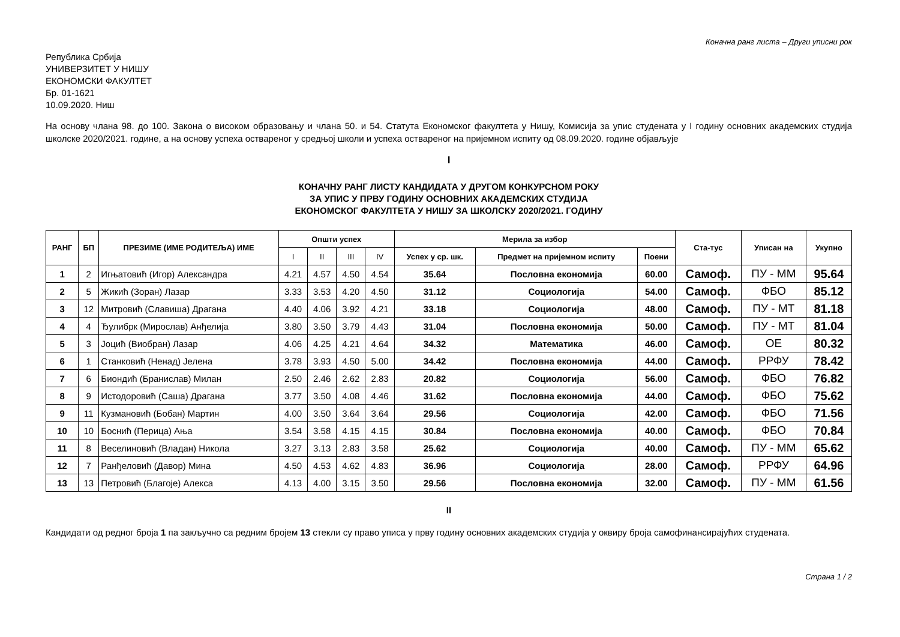Коначна ранг листа – Други уписни рок
Република Србија
УНИВЕРЗИТЕТ У НИШУ
ЕКОНОМСКИ ФАКУЛТЕТ
Бр. 01-1621
10.09.2020. Ниш
На основу члана 98. до 100. Закона о високом образовању и члана 50. и 54. Статута Економског факултета у Нишу, Комисија за упис студената у I годину основних академских студија школске 2020/2021. године, а на основу успеха оствареног у средњој школи и успеха оствареног на пријемном испиту од 08.09.2020. године објављује
I
КОНАЧНУ РАНГ ЛИСТУ КАНДИДАТА У ДРУГОМ КОНКУРСНОМ РОКУ
ЗА УПИС У ПРВУ ГОДИНУ ОСНОВНИХ АКАДЕМСКИХ СТУДИЈА
ЕКОНОМСКОГ ФАКУЛТЕТА У НИШУ ЗА ШКОЛСКУ 2020/2021. ГОДИНУ
| РАНГ | БП | ПРЕЗИМЕ (ИМЕ РОДИТЕЉА) ИМЕ | Општи успех | | | | Мерила за избор | | | Ста-тус | Уписан на | Укупно |
| --- | --- | --- | --- | --- | --- | --- | --- | --- | --- | --- | --- | --- |
| | | | I | II | III | IV | Успех у ср. шк. | Предмет на пријемном испиту | Поени | | | |
| 1 | 2 | Игњатовић (Игор) Александра | 4.21 | 4.57 | 4.50 | 4.54 | 35.64 | Пословна економија | 60.00 | Самоф. | ПУ - ММ | 95.64 |
| 2 | 5 | Жикић (Зоран) Лазар | 3.33 | 3.53 | 4.20 | 4.50 | 31.12 | Социологија | 54.00 | Самоф. | ФБО | 85.12 |
| 3 | 12 | Митровић (Славиша) Драгана | 4.40 | 4.06 | 3.92 | 4.21 | 33.18 | Социологија | 48.00 | Самоф. | ПУ - МТ | 81.18 |
| 4 | 4 | Ђулибрк (Мирослав) Анђелија | 3.80 | 3.50 | 3.79 | 4.43 | 31.04 | Пословна економија | 50.00 | Самоф. | ПУ - МТ | 81.04 |
| 5 | 3 | Јоцић (Виобран) Лазар | 4.06 | 4.25 | 4.21 | 4.64 | 34.32 | Математика | 46.00 | Самоф. | ОЕ | 80.32 |
| 6 | 1 | Станковић (Ненад) Јелена | 3.78 | 3.93 | 4.50 | 5.00 | 34.42 | Пословна економија | 44.00 | Самоф. | РРФУ | 78.42 |
| 7 | 6 | Биондић (Бранислав) Милан | 2.50 | 2.46 | 2.62 | 2.83 | 20.82 | Социологија | 56.00 | Самоф. | ФБО | 76.82 |
| 8 | 9 | Истодоровић (Саша) Драгана | 3.77 | 3.50 | 4.08 | 4.46 | 31.62 | Пословна економија | 44.00 | Самоф. | ФБО | 75.62 |
| 9 | 11 | Кузмановић (Бобан) Мартин | 4.00 | 3.50 | 3.64 | 3.64 | 29.56 | Социологија | 42.00 | Самоф. | ФБО | 71.56 |
| 10 | 10 | Боснић (Перица) Ања | 3.54 | 3.58 | 4.15 | 4.15 | 30.84 | Пословна економија | 40.00 | Самоф. | ФБО | 70.84 |
| 11 | 8 | Веселиновић (Владан) Никола | 3.27 | 3.13 | 2.83 | 3.58 | 25.62 | Социологија | 40.00 | Самоф. | ПУ - ММ | 65.62 |
| 12 | 7 | Ранђеловић (Давор) Мина | 4.50 | 4.53 | 4.62 | 4.83 | 36.96 | Социологија | 28.00 | Самоф. | РРФУ | 64.96 |
| 13 | 13 | Петровић (Благоје) Алекса | 4.13 | 4.00 | 3.15 | 3.50 | 29.56 | Пословна економија | 32.00 | Самоф. | ПУ - ММ | 61.56 |
II
Кандидати од редног броја 1 па закључно са редним бројем 13 стекли су право уписа у прву годину основних академских студија у оквиру броја самофинансирајућих студената.
Страна 1 / 2